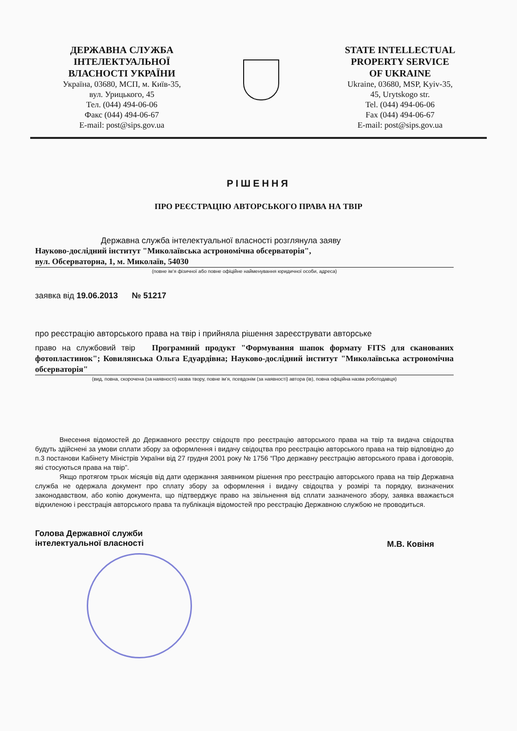ДЕРЖАВНА СЛУЖБА
ІНТЕЛЕКТУАЛЬНОЇ
ВЛАСНОСТІ УКРАЇНИ
Україна, 03680, МСП, м. Київ-35,
вул. Урицького, 45
Тел. (044) 494-06-06
Факс (044) 494-06-67
E-mail: post@sips.gov.ua
STATE INTELLECTUAL
PROPERTY SERVICE
OF UKRAINE
Ukraine, 03680, MSP, Kyiv-35,
45, Urytskogo str.
Tel. (044) 494-06-06
Fax (044) 494-06-67
E-mail: post@sips.gov.ua
РІШЕННЯ
ПРО РЕЄСТРАЦІЮ АВТОРСЬКОГО ПРАВА НА ТВІР
Державна служба інтелектуальної власності розглянула заяву
Науково-дослідний інститут "Миколаївська астрономічна обсерваторія",
вул. Обсерваторна, 1, м. Миколаїв, 54030
(повне ім’я фізичної або повне офіційне найменування юридичної особи, адреса)
заявка від 19.06.2013 № 51217
про реєстрацію авторського права на твір і прийняла рішення зареєструвати авторське
право на службовий твір Програмний продукт "Формування шапок формату FITS для сканованих фотопластинок"; Ковилянська Ольга Едуардівна; Науково-дослідний інститут "Миколаївська астрономічна обсерваторія"
(вид, повна, скорочена (за наявності) назва твору, повне ім’я, псевдонім (за наявності) автора (ів), повна офіційна назва роботодавця)
Внесення відомостей до Державного реєстру свідоцтв про реєстрацію авторського права на твір та видача свідоцтва будуть здійснені за умови сплати збору за оформлення і видачу свідоцтва про реєстрацію авторського права на твір відповідно до п.3 постанови Кабінету Міністрів України від 27 грудня 2001 року № 1756 “Про державну реєстрацію авторського права і договорів, які стосуються права на твір”.
Якщо протягом трьох місяців від дати одержання заявником рішення про реєстрацію авторського права на твір Державна служба не одержала документ про сплату збору за оформлення і видачу свідоцтва у розмірі та порядку, визначених законодавством, або копію документа, що підтверджує право на звільнення від сплати зазначеного збору, заявка вважається відхиленою і реєстрація авторського права та публікація відомостей про реєстрацію Державною службою не проводиться.
Голова Державної служби
інтелектуальної власності
М.В. Ковіня